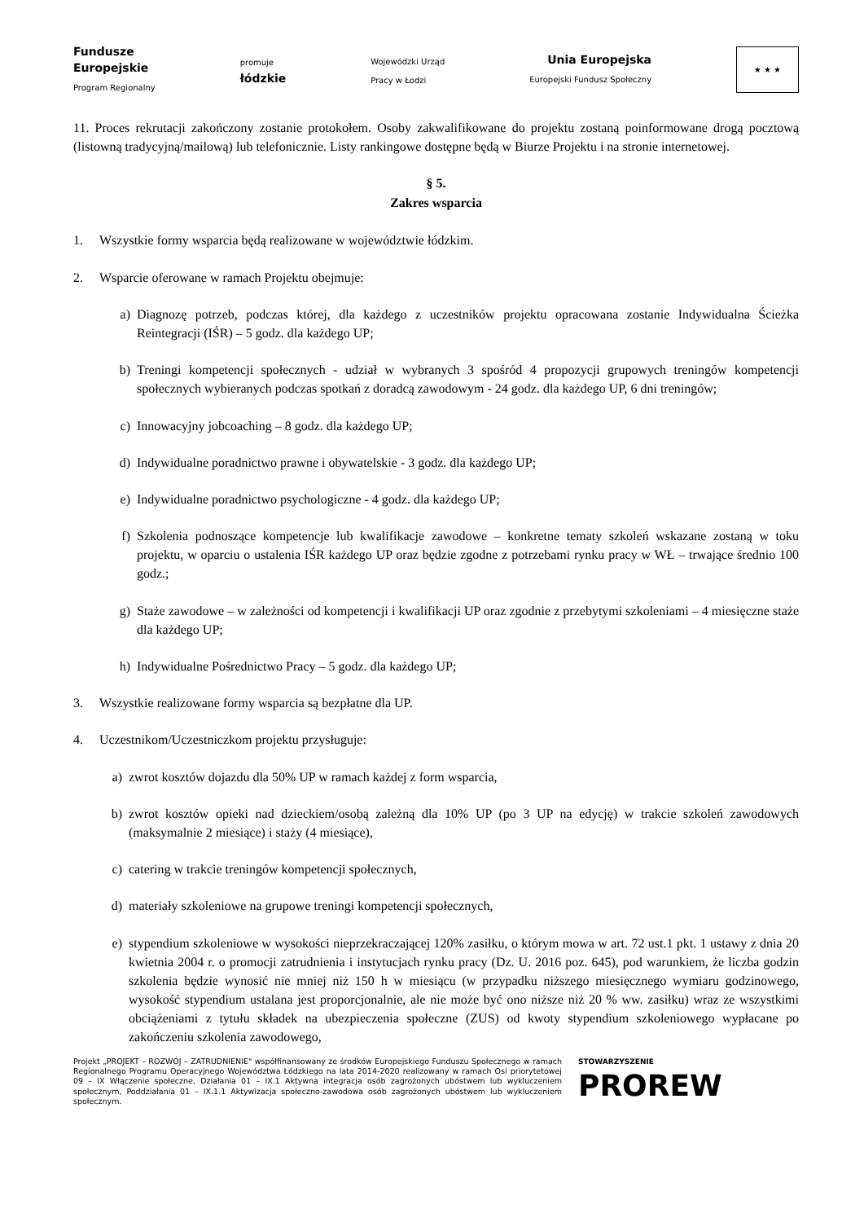Fundusze
Europejskie
Program Regionalny
promuje
łódzkie
Wojewódzki Urząd
Pracy w Łodzi
Unia Europejska
Europejski Fundusz Społeczny
★ ★ ★
11. Proces rekrutacji zakończony zostanie protokołem. Osoby zakwalifikowane do projektu zostaną poinformowane drogą pocztową (listowną tradycyjną/mailową) lub telefonicznie. Listy rankingowe dostępne będą w Biurze Projektu i na stronie internetowej.
§ 5.
Zakres wsparcia
1. Wszystkie formy wsparcia będą realizowane w województwie łódzkim.
2. Wsparcie oferowane w ramach Projektu obejmuje:
a) Diagnozę potrzeb, podczas której, dla każdego z uczestników projektu opracowana zostanie Indywidualna Ścieżka Reintegracji (IŚR) – 5 godz. dla każdego UP;
b) Treningi kompetencji społecznych - udział w wybranych 3 spośród 4 propozycji grupowych treningów kompetencji społecznych wybieranych podczas spotkań z doradcą zawodowym - 24 godz. dla każdego UP, 6 dni treningów;
c) Innowacyjny jobcoaching – 8 godz. dla każdego UP;
d) Indywidualne poradnictwo prawne i obywatelskie - 3 godz. dla każdego UP;
e) Indywidualne poradnictwo psychologiczne - 4 godz. dla każdego UP;
f) Szkolenia podnoszące kompetencje lub kwalifikacje zawodowe – konkretne tematy szkoleń wskazane zostaną w toku projektu, w oparciu o ustalenia IŚR każdego UP oraz będzie zgodne z potrzebami rynku pracy w WŁ – trwające średnio 100 godz.;
g) Staże zawodowe – w zależności od kompetencji i kwalifikacji UP oraz zgodnie z przebytymi szkoleniami – 4 miesięczne staże dla każdego UP;
h) Indywidualne Pośrednictwo Pracy – 5 godz. dla każdego UP;
3. Wszystkie realizowane formy wsparcia są bezpłatne dla UP.
4. Uczestnikom/Uczestniczkom projektu przysługuje:
a) zwrot kosztów dojazdu dla 50% UP w ramach każdej z form wsparcia,
b) zwrot kosztów opieki nad dzieckiem/osobą zależną dla 10% UP (po 3 UP na edycję) w trakcie szkoleń zawodowych (maksymalnie 2 miesiące) i staży (4 miesiące),
c) catering w trakcie treningów kompetencji społecznych,
d) materiały szkoleniowe na grupowe treningi kompetencji społecznych,
e) stypendium szkoleniowe w wysokości nieprzekraczającej 120% zasiłku, o którym mowa w art. 72 ust.1 pkt. 1 ustawy z dnia 20 kwietnia 2004 r. o promocji zatrudnienia i instytucjach rynku pracy (Dz. U. 2016 poz. 645), pod warunkiem, że liczba godzin szkolenia będzie wynosić nie mniej niż 150 h w miesiącu (w przypadku niższego miesięcznego wymiaru godzinowego, wysokość stypendium ustalana jest proporcjonalnie, ale nie może być ono niższe niż 20 % ww. zasiłku) wraz ze wszystkimi obciążeniami z tytułu składek na ubezpieczenia społeczne (ZUS) od kwoty stypendium szkoleniowego wypłacane po zakończeniu szkolenia zawodowego,
Projekt „PROJEKT – ROZWÓJ – ZATRUDNIENIE" współfinansowany ze środków Europejskiego Funduszu Społecznego w ramach Regionalnego Programu Operacyjnego Województwa Łódzkiego na lata 2014-2020 realizowany w ramach Osi priorytetowej 09 – IX Włączenie społeczne, Działania 01 – IX.1 Aktywna integracja osób zagrożonych ubóstwem lub wykluczeniem społecznym, Poddziałania 01 – IX.1.1 Aktywizacja społeczno-zawodowa osób zagrożonych ubóstwem lub wykluczeniem społecznym.
STOWARZYSZENIE
PROREW